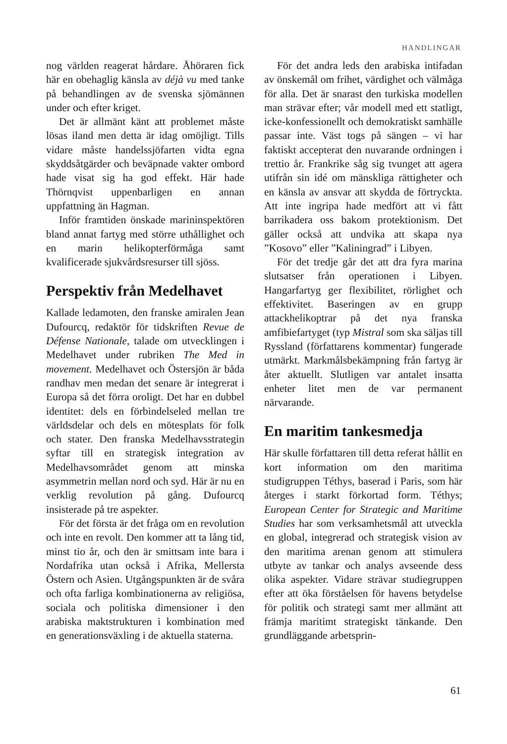HANDLINGAR
nog världen reagerat hårdare. Åhöraren fick här en obehaglig känsla av déjà vu med tanke på behandlingen av de svenska sjömännen under och efter kriget.
Det är allmänt känt att problemet måste lösas iland men detta är idag omöjligt. Tills vidare måste handelssjöfarten vidta egna skyddsåtgärder och beväpnade vakter ombord hade visat sig ha god effekt. Här hade Thörnqvist uppenbarligen en annan uppfattning än Hagman.
Inför framtiden önskade marininspektören bland annat fartyg med större uthållighet och en marin helikopterförmåga samt kvalificerade sjukvårdsresurser till sjöss.
Perspektiv från Medelhavet
Kallade ledamoten, den franske amiralen Jean Dufourcq, redaktör för tidskriften Revue de Défense Nationale, talade om utvecklingen i Medelhavet under rubriken The Med in movement. Medelhavet och Östersjön är båda randhav men medan det senare är integrerat i Europa så det förra oroligt. Det har en dubbel identitet: dels en förbindelseled mellan tre världsdelar och dels en mötesplats för folk och stater. Den franska Medelhavsstrategin syftar till en strategisk integration av Medelhavsområdet genom att minska asymmetrin mellan nord och syd. Här är nu en verklig revolution på gång. Dufourcq insisterade på tre aspekter.
För det första är det fråga om en revolution och inte en revolt. Den kommer att ta lång tid, minst tio år, och den är smittsam inte bara i Nordafrika utan också i Afrika, Mellersta Östern och Asien. Utgångspunkten är de svåra och ofta farliga kombinationerna av religiösa, sociala och politiska dimensioner i den arabiska maktstrukturen i kombination med en generationsväxling i de aktuella staterna.
För det andra leds den arabiska intifadan av önskemål om frihet, värdighet och välmåga för alla. Det är snarast den turkiska modellen man strävar efter; vår modell med ett statligt, icke-konfessionellt och demokratiskt samhälle passar inte. Väst togs på sängen – vi har faktiskt accepterat den nuvarande ordningen i trettio år. Frankrike såg sig tvunget att agera utifrån sin idé om mänskliga rättigheter och en känsla av ansvar att skydda de förtryckta. Att inte ingripa hade medfört att vi fått barrikadera oss bakom protektionism. Det gäller också att undvika att skapa nya ”Kosovo” eller ”Kaliningrad” i Libyen.
För det tredje går det att dra fyra marina slutsatser från operationen i Libyen. Hangarfartyg ger flexibilitet, rörlighet och effektivitet. Baseringen av en grupp attackhelikoptrar på det nya franska amfibiefartyget (typ Mistral som ska säljas till Ryssland (författarens kommentar) fungerade utmärkt. Markmålsbekämpning från fartyg är åter aktuellt. Slutligen var antalet insatta enheter litet men de var permanent närvarande.
En maritim tankesmedja
Här skulle författaren till detta referat hållit en kort information om den maritima studigruppen Téthys, baserad i Paris, som här återges i starkt förkortad form. Téthys; European Center for Strategic and Maritime Studies har som verksamhetsmål att utveckla en global, integrerad och strategisk vision av den maritima arenan genom att stimulera utbyte av tankar och analys avseende dess olika aspekter. Vidare strävar studiegruppen efter att öka förståelsen för havens betydelse för politik och strategi samt mer allmänt att främja maritimt strategiskt tänkande. Den grundläggande arbetsprin-
61